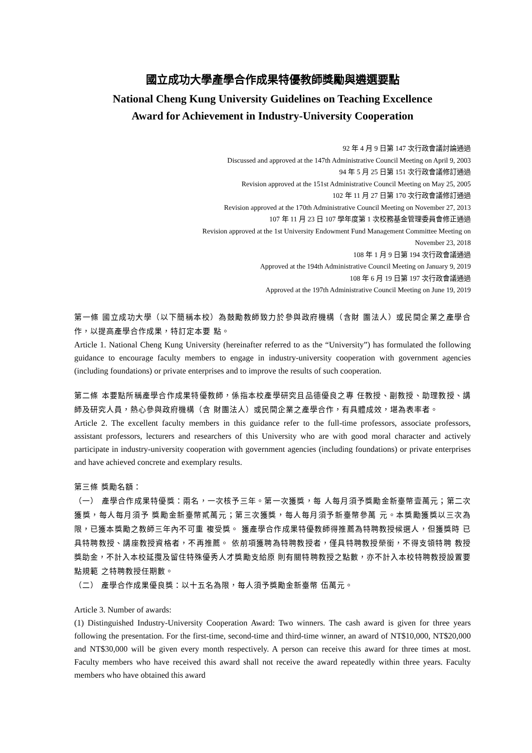國立成功大學產學合作成果特優教師獎勵與遴選要點
National Cheng Kung University Guidelines on Teaching Excellence
Award for Achievement in Industry-University Cooperation
92 年 4 月 9 日第 147 次行政會議討論通過
Discussed and approved at the 147th Administrative Council Meeting on April 9, 2003
94 年 5 月 25 日第 151 次行政會議修訂通過
Revision approved at the 151st Administrative Council Meeting on May 25, 2005
102 年 11 月 27 日第 170 次行政會議修訂通過
Revision approved at the 170th Administrative Council Meeting on November 27, 2013
107 年 11 月 23 日 107 學年度第 1 次校務基金管理委員會修正通過
Revision approved at the 1st University Endowment Fund Management Committee Meeting on
November 23, 2018
108 年 1 月 9 日第 194 次行政會議通過
Approved at the 194th Administrative Council Meeting on January 9, 2019
108 年 6 月 19 日第 197 次行政會議通過
Approved at the 197th Administrative Council Meeting on June 19, 2019
第一條 國立成功大學（以下簡稱本校）為鼓勵教師致力於參與政府機構（含財 團法人）或民間企業之產學合作，以提高產學合作成果，特訂定本要 點。
Article 1. National Cheng Kung University (hereinafter referred to as the “University”) has formulated the following guidance to encourage faculty members to engage in industry-university cooperation with government agencies (including foundations) or private enterprises and to improve the results of such cooperation.
第二條 本要點所稱產學合作成果特優教師，係指本校產學研究且品德優良之專 任教授、副教授、助理教授、講師及研究人員，熱心參與政府機構（含 財團法人）或民間企業之產學合作，有具體成效，堪為表率者。
Article 2. The excellent faculty members in this guidance refer to the full-time professors, associate professors, assistant professors, lecturers and researchers of this University who are with good moral character and actively participate in industry-university cooperation with government agencies (including foundations) or private enterprises and have achieved concrete and exemplary results.
第三條 獎勵名額：
（一） 產學合作成果特優獎：兩名，一次核予三年。第一次獲獎，每 人每月須予獎勵金新臺幣壹萬元；第二次獲獎，每人每月須予 獎勵金新臺幣貳萬元；第三次獲獎，每人每月須予新臺幣參萬 元。本獎勵獲獎以三次為限，已獲本獎勵之教師三年內不可重 複受獎。 獲產學合作成果特優教師得推薦為特聘教授候選人，但獲獎時 已具特聘教授、講座教授資格者，不再推薦。 依前項獲聘為特聘教授者，僅具特聘教授榮銜，不得支領特聘 教授獎助金，不計入本校延攬及留住特殊優秀人才獎勵支給原 則有關特聘教授之點數，亦不計入本校特聘教授設置要點規範 之特聘教授任期數。
（二） 產學合作成果優良獎：以十五名為限，每人須予獎勵金新臺幣 伍萬元。
Article 3. Number of awards:
(1) Distinguished Industry-University Cooperation Award: Two winners. The cash award is given for three years following the presentation. For the first-time, second-time and third-time winner, an award of NT$10,000, NT$20,000 and NT$30,000 will be given every month respectively. A person can receive this award for three times at most. Faculty members who have received this award shall not receive the award repeatedly within three years. Faculty members who have obtained this award